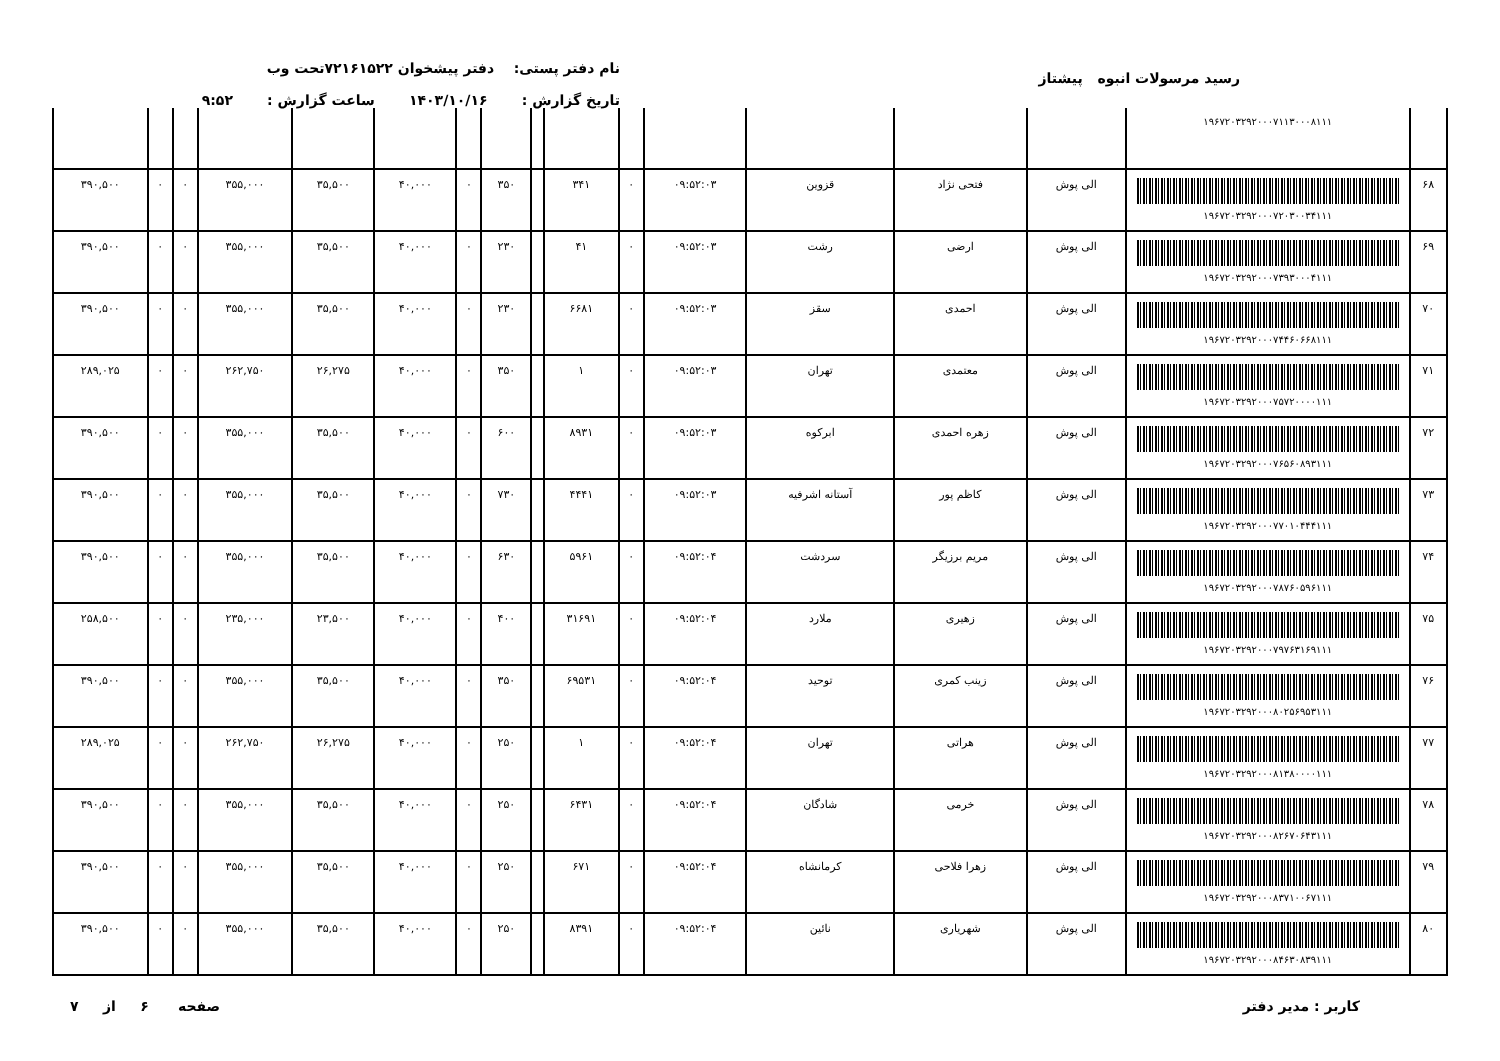رسید مرسولات انبوه پیشتاز
نام دفتر پستی: دفتر پیشخوان ۷۲۱۶۱۵۲۲تحت وب
تاریخ گزارش : ۱۴۰۳/۱۰/۱۶ ساعت گزارش : ۹:۵۲
| | ۱۹۶۷۲۰۳۲۹۲۰۰۰۷۱۱۳۰۰۰۸۱۱۱ | | | | | | | | | | | | | | | |
| ۶۸ | ۱۹۶۷۲۰۳۲۹۲۰۰۰۷۲۰۳۰۰۳۴۱۱۱ | الی پوش | فتحی نژاد | قزوین | ۰۹:۵۲:۰۳ | ۰ | ۳۴۱ | | ۳۵۰ | ۰ | ۴۰,۰۰۰ | ۳۵,۵۰۰ | ۳۵۵,۰۰۰ | ۰ | ۰ | ۳۹۰,۵۰۰ |
| ۶۹ | ۱۹۶۷۲۰۳۲۹۲۰۰۰۷۳۹۳۰۰۰۴۱۱۱ | الی پوش | ارضی | رشت | ۰۹:۵۲:۰۳ | ۰ | ۴۱ | | ۲۳۰ | ۰ | ۴۰,۰۰۰ | ۳۵,۵۰۰ | ۳۵۵,۰۰۰ | ۰ | ۰ | ۳۹۰,۵۰۰ |
| ۷۰ | ۱۹۶۷۲۰۳۲۹۲۰۰۰۷۴۴۶۰۶۶۸۱۱۱ | الی پوش | احمدی | سقز | ۰۹:۵۲:۰۳ | ۰ | ۶۶۸۱ | | ۲۳۰ | ۰ | ۴۰,۰۰۰ | ۳۵,۵۰۰ | ۳۵۵,۰۰۰ | ۰ | ۰ | ۳۹۰,۵۰۰ |
| ۷۱ | ۱۹۶۷۲۰۳۲۹۲۰۰۰۷۵۷۲۰۰۰۰۱۱۱ | الی پوش | معتمدی | تهران | ۰۹:۵۲:۰۳ | ۰ | ۱ | | ۳۵۰ | ۰ | ۴۰,۰۰۰ | ۲۶,۲۷۵ | ۲۶۲,۷۵۰ | ۰ | ۰ | ۲۸۹,۰۲۵ |
| ۷۲ | ۱۹۶۷۲۰۳۲۹۲۰۰۰۷۶۵۶۰۸۹۳۱۱۱ | الی پوش | زهره احمدی | ابرکوه | ۰۹:۵۲:۰۳ | ۰ | ۸۹۳۱ | | ۶۰۰ | ۰ | ۴۰,۰۰۰ | ۳۵,۵۰۰ | ۳۵۵,۰۰۰ | ۰ | ۰ | ۳۹۰,۵۰۰ |
| ۷۳ | ۱۹۶۷۲۰۳۲۹۲۰۰۰۷۷۰۱۰۴۴۴۱۱۱ | الی پوش | کاظم پور | آستانه اشرفیه | ۰۹:۵۲:۰۳ | ۰ | ۴۴۴۱ | | ۷۳۰ | ۰ | ۴۰,۰۰۰ | ۳۵,۵۰۰ | ۳۵۵,۰۰۰ | ۰ | ۰ | ۳۹۰,۵۰۰ |
| ۷۴ | ۱۹۶۷۲۰۳۲۹۲۰۰۰۷۸۷۶۰۵۹۶۱۱۱ | الی پوش | مریم برزیگر | سردشت | ۰۹:۵۲:۰۴ | ۰ | ۵۹۶۱ | | ۶۳۰ | ۰ | ۴۰,۰۰۰ | ۳۵,۵۰۰ | ۳۵۵,۰۰۰ | ۰ | ۰ | ۳۹۰,۵۰۰ |
| ۷۵ | ۱۹۶۷۲۰۳۲۹۲۰۰۰۷۹۷۶۳۱۶۹۱۱۱ | الی پوش | زهیری | ملارد | ۰۹:۵۲:۰۴ | ۰ | ۳۱۶۹۱ | | ۴۰۰ | ۰ | ۴۰,۰۰۰ | ۲۳,۵۰۰ | ۲۳۵,۰۰۰ | ۰ | ۰ | ۲۵۸,۵۰۰ |
| ۷۶ | ۱۹۶۷۲۰۳۲۹۲۰۰۰۸۰۲۵۶۹۵۳۱۱۱ | الی پوش | زینب کمری | توحید | ۰۹:۵۲:۰۴ | ۰ | ۶۹۵۳۱ | | ۳۵۰ | ۰ | ۴۰,۰۰۰ | ۳۵,۵۰۰ | ۳۵۵,۰۰۰ | ۰ | ۰ | ۳۹۰,۵۰۰ |
| ۷۷ | ۱۹۶۷۲۰۳۲۹۲۰۰۰۸۱۳۸۰۰۰۰۱۱۱ | الی پوش | هراتی | تهران | ۰۹:۵۲:۰۴ | ۰ | ۱ | | ۲۵۰ | ۰ | ۴۰,۰۰۰ | ۲۶,۲۷۵ | ۲۶۲,۷۵۰ | ۰ | ۰ | ۲۸۹,۰۲۵ |
| ۷۸ | ۱۹۶۷۲۰۳۲۹۲۰۰۰۸۲۶۷۰۶۴۳۱۱۱ | الی پوش | خرمی | شادگان | ۰۹:۵۲:۰۴ | ۰ | ۶۴۳۱ | | ۲۵۰ | ۰ | ۴۰,۰۰۰ | ۳۵,۵۰۰ | ۳۵۵,۰۰۰ | ۰ | ۰ | ۳۹۰,۵۰۰ |
| ۷۹ | ۱۹۶۷۲۰۳۲۹۲۰۰۰۸۳۷۱۰۰۶۷۱۱۱ | الی پوش | زهرا فلاحی | کرمانشاه | ۰۹:۵۲:۰۴ | ۰ | ۶۷۱ | | ۲۵۰ | ۰ | ۴۰,۰۰۰ | ۳۵,۵۰۰ | ۳۵۵,۰۰۰ | ۰ | ۰ | ۳۹۰,۵۰۰ |
| ۸۰ | ۱۹۶۷۲۰۳۲۹۲۰۰۰۸۴۶۳۰۸۳۹۱۱۱ | الی پوش | شهریاری | نائین | ۰۹:۵۲:۰۴ | ۰ | ۸۳۹۱ | | ۲۵۰ | ۰ | ۴۰,۰۰۰ | ۳۵,۵۰۰ | ۳۵۵,۰۰۰ | ۰ | ۰ | ۳۹۰,۵۰۰ |
کاربر : مدیر دفتر صفحه ۶ از ۷